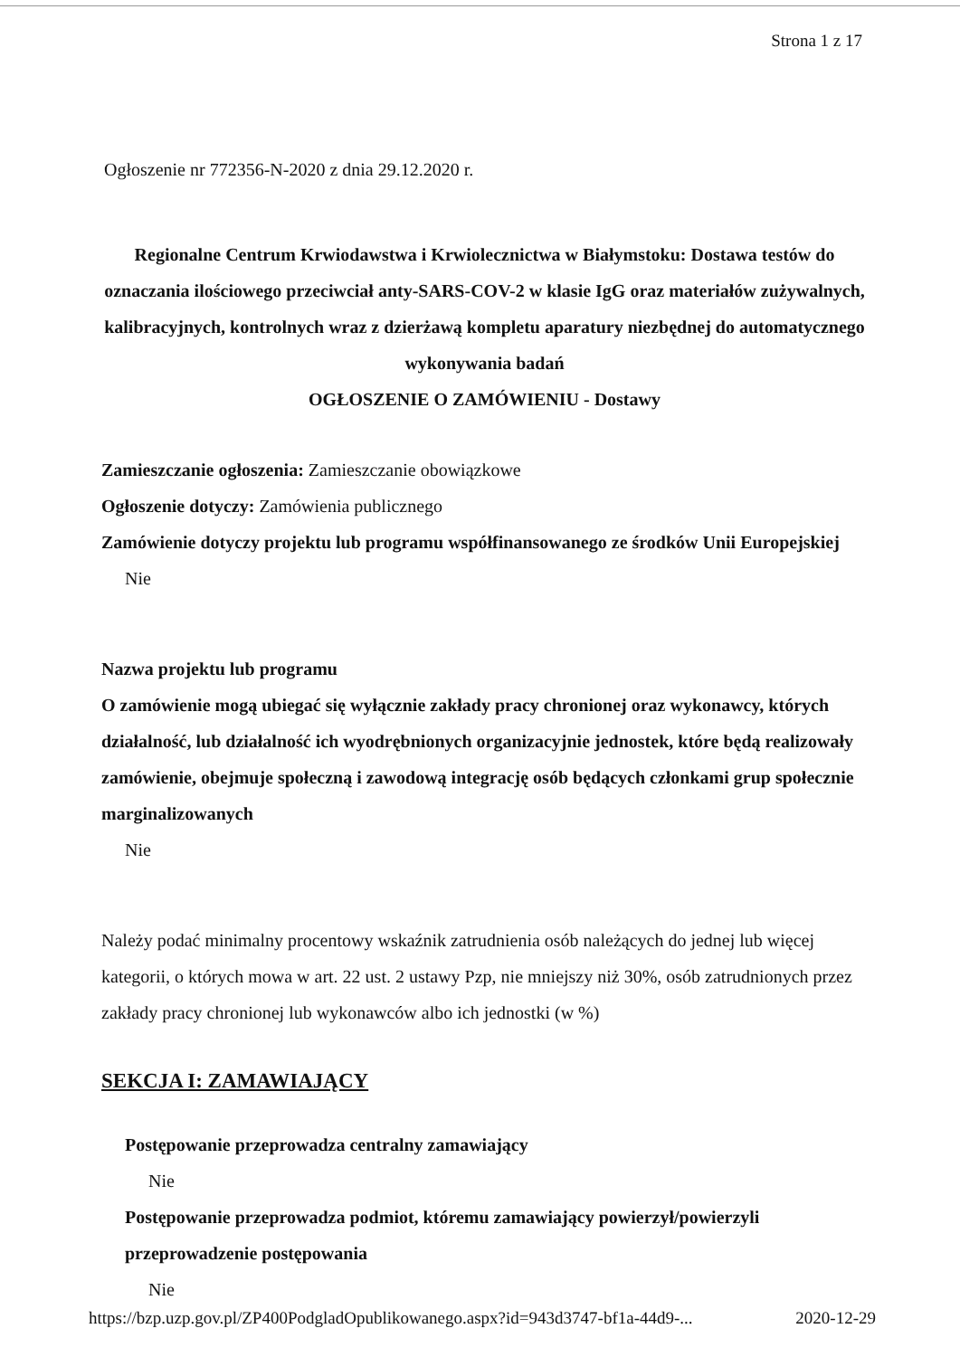Strona 1 z 17
Ogłoszenie nr 772356-N-2020 z dnia 29.12.2020 r.
Regionalne Centrum Krwiodawstwa i Krwiolecznictwa w Białymstoku: Dostawa testów do oznaczania ilościowego przeciwciał anty-SARS-COV-2 w klasie IgG oraz materiałów zużywalnych, kalibracyjnych, kontrolnych wraz z dzierżawą kompletu aparatury niezbędnej do automatycznego wykonywania badań
OGŁOSZENIE O ZAMÓWIENIU - Dostawy
Zamieszczanie ogłoszenia: Zamieszczanie obowiązkowe
Ogłoszenie dotyczy: Zamówienia publicznego
Zamówienie dotyczy projektu lub programu współfinansowanego ze środków Unii Europejskiej
Nie
Nazwa projektu lub programu
O zamówienie mogą ubiegać się wyłącznie zakłady pracy chronionej oraz wykonawcy, których działalność, lub działalność ich wyodrębnionych organizacyjnie jednostek, które będą realizowały zamówienie, obejmuje społeczną i zawodową integrację osób będących członkami grup społecznie marginalizowanych
Nie
Należy podać minimalny procentowy wskaźnik zatrudnienia osób należących do jednej lub więcej kategorii, o których mowa w art. 22 ust. 2 ustawy Pzp, nie mniejszy niż 30%, osób zatrudnionych przez zakłady pracy chronionej lub wykonawców albo ich jednostki (w %)
SEKCJA I: ZAMAWIAJĄCY
Postępowanie przeprowadza centralny zamawiający
Nie
Postępowanie przeprowadza podmiot, któremu zamawiający powierzył/powierzyli przeprowadzenie postępowania
Nie
https://bzp.uzp.gov.pl/ZP400PodgladOpublikowanego.aspx?id=943d3747-bf1a-44d9-... 2020-12-29